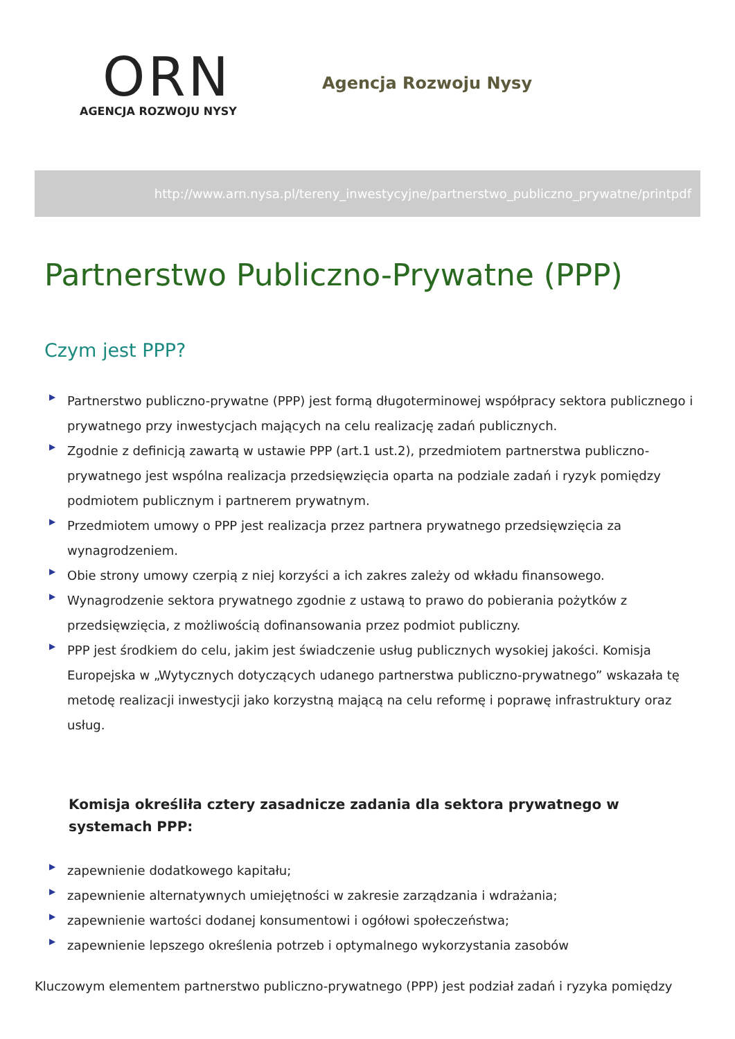ORN
AGENCJA ROZWOJU NYSY
Agencja Rozwoju Nysy
http://www.arn.nysa.pl/tereny_inwestycyjne/partnerstwo_publiczno_prywatne/printpdf
Partnerstwo Publiczno-Prywatne (PPP)
Czym jest PPP?
▶ Partnerstwo publiczno-prywatne (PPP) jest formą długoterminowej współpracy sektora publicznego i prywatnego przy inwestycjach mających na celu realizację zadań publicznych.
▶ Zgodnie z definicją zawartą w ustawie PPP (art.1 ust.2), przedmiotem partnerstwa publiczno-prywatnego jest wspólna realizacja przedsięwzięcia oparta na podziale zadań i ryzyk pomiędzy podmiotem publicznym i partnerem prywatnym.
▶ Przedmiotem umowy o PPP jest realizacja przez partnera prywatnego przedsięwzięcia za wynagrodzeniem.
▶ Obie strony umowy czerpią z niej korzyści a ich zakres zależy od wkładu finansowego.
▶ Wynagrodzenie sektora prywatnego zgodnie z ustawą to prawo do pobierania pożytków z przedsięwzięcia, z możliwością dofinansowania przez podmiot publiczny.
▶ PPP jest środkiem do celu, jakim jest świadczenie usług publicznych wysokiej jakości. Komisja Europejska w „Wytycznych dotyczących udanego partnerstwa publiczno-prywatnego” wskazała tę metodę realizacji inwestycji jako korzystną mającą na celu reformę i poprawę infrastruktury oraz usług.
Komisja określiła cztery zasadnicze zadania dla sektora prywatnego w systemach PPP:
▶ zapewnienie dodatkowego kapitału;
▶ zapewnienie alternatywnych umiejętności w zakresie zarządzania i wdrażania;
▶ zapewnienie wartości dodanej konsumentowi i ogółowi społeczeństwa;
▶ zapewnienie lepszego określenia potrzeb i optymalnego wykorzystania zasobów
Kluczowym elementem partnerstwo publiczno-prywatnego (PPP) jest podział zadań i ryzyka pomiędzy